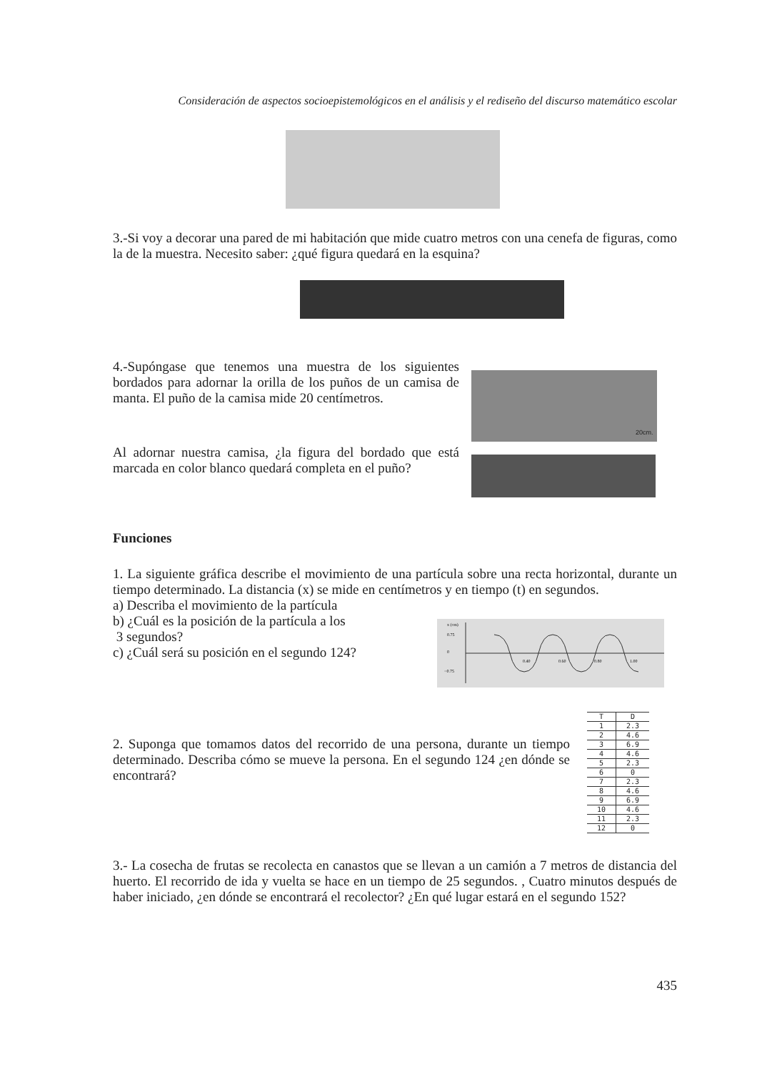Consideración de aspectos socioepistemológicos en el análisis y el rediseño del discurso matemático escolar
3.-Si voy a decorar una pared de mi habitación que mide cuatro metros con una cenefa de figuras, como la de la muestra. Necesito saber: ¿qué figura quedará en la esquina?
4.-Supóngase que tenemos una muestra de los siguientes bordados para adornar la orilla de los puños de un camisa de manta. El puño de la camisa mide 20 centímetros.
20cm.
Al adornar nuestra camisa, ¿la figura del bordado que está marcada en color blanco quedará completa en el puño?
Funciones
1. La siguiente gráfica describe el movimiento de una partícula sobre una recta horizontal, durante un tiempo determinado. La distancia (x) se mide en centímetros y en tiempo (t) en segundos.
a) Describa el movimiento de la partícula
b) ¿Cuál es la posición de la partícula a los
3 segundos?
c) ¿Cuál será su posición en el segundo 124?
x (cm)
0.75
0
−0.75
0.40
0.60
0.80
1.00
2. Suponga que tomamos datos del recorrido de una persona, durante un tiempo determinado. Describa cómo se mueve la persona. En el segundo 124 ¿en dónde se encontrará?
| T | D |
| --- | --- |
| 1 | 2.3 |
| 2 | 4.6 |
| 3 | 6.9 |
| 4 | 4.6 |
| 5 | 2.3 |
| 6 | 0 |
| 7 | 2.3 |
| 8 | 4.6 |
| 9 | 6.9 |
| 10 | 4.6 |
| 11 | 2.3 |
| 12 | 0 |
3.- La cosecha de frutas se recolecta en canastos que se llevan a un camión a 7 metros de distancia del huerto. El recorrido de ida y vuelta se hace en un tiempo de 25 segundos. , Cuatro minutos después de haber iniciado, ¿en dónde se encontrará el recolector? ¿En qué lugar estará en el segundo 152?
435